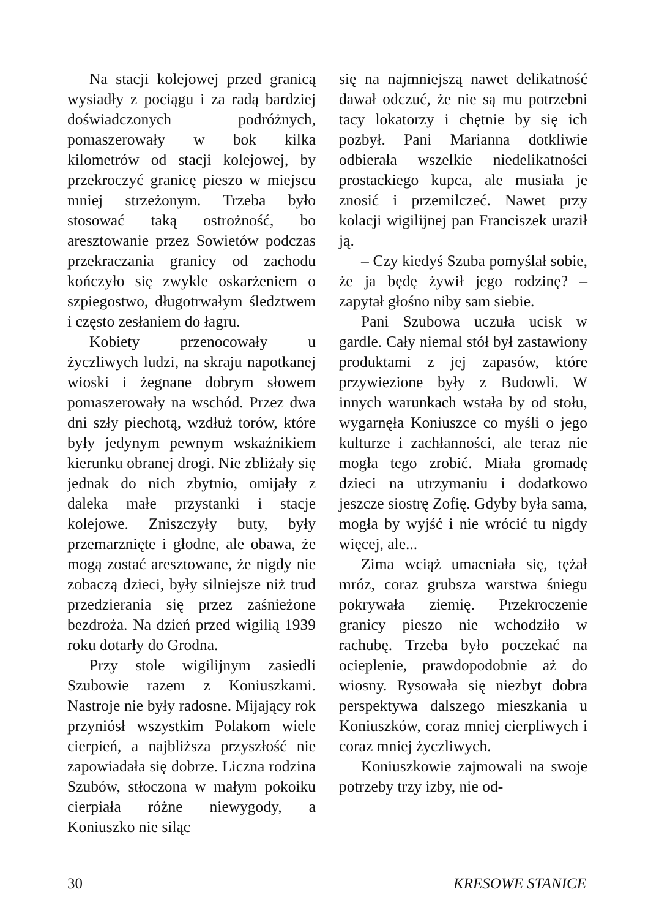Na stacji kolejowej przed granicą wysiadły z pociągu i za radą bardziej doświadczonych podróżnych, pomaszerowały w bok kilka kilometrów od stacji kolejowej, by przekroczyć granicę pieszo w miejscu mniej strzeżonym. Trzeba było stosować taką ostrożność, bo aresztowanie przez Sowietów podczas przekraczania granicy od zachodu kończyło się zwykle oskarżeniem o szpiegostwo, długotrwałym śledztwem i często zesłaniem do łagru.
Kobiety przenocowały u życzliwych ludzi, na skraju napotkanej wioski i żegnane dobrym słowem pomaszerowały na wschód. Przez dwa dni szły piechotą, wzdłuż torów, które były jedynym pewnym wskaźnikiem kierunku obranej drogi. Nie zbliżały się jednak do nich zbytnio, omijały z daleka małe przystanki i stacje kolejowe. Zniszczyły buty, były przemarznięte i głodne, ale obawa, że mogą zostać aresztowane, że nigdy nie zobaczą dzieci, były silniejsze niż trud przedzierania się przez zaśnieżone bezdroża. Na dzień przed wigilią 1939 roku dotarły do Grodna.
Przy stole wigilijnym zasiedli Szubowie razem z Koniuszkami. Nastroje nie były radosne. Mijający rok przyniósł wszystkim Polakom wiele cierpień, a najbliższa przyszłość nie zapowiadała się dobrze. Liczna rodzina Szubów, stłoczona w małym pokoiku cierpiała różne niewygody, a Koniuszko nie siląc
się na najmniejszą nawet delikatność dawał odczuć, że nie są mu potrzebni tacy lokatorzy i chętnie by się ich pozbył. Pani Marianna dotkliwie odbierała wszelkie niedelikatności prostackiego kupca, ale musiała je znosić i przemilczeć. Nawet przy kolacji wigilijnej pan Franciszek uraził ją.
– Czy kiedyś Szuba pomyślał sobie, że ja będę żywił jego rodzinę? – zapytał głośno niby sam siebie.
Pani Szubowa uczuła ucisk w gardle. Cały niemal stół był zastawiony produktami z jej zapasów, które przywiezione były z Budowli. W innych warunkach wstała by od stołu, wygarnęła Koniuszce co myśli o jego kulturze i zachłanności, ale teraz nie mogła tego zrobić. Miała gromadę dzieci na utrzymaniu i dodatkowo jeszcze siostrę Zofię. Gdyby była sama, mogła by wyjść i nie wrócić tu nigdy więcej, ale...
Zima wciąż umacniała się, tężał mróz, coraz grubsza warstwa śniegu pokrywała ziemię. Przekroczenie granicy pieszo nie wchodziło w rachubę. Trzeba było poczekać na ocieplenie, prawdopodobnie aż do wiosny. Rysowała się niezbyt dobra perspektywa dalszego mieszkania u Koniuszków, coraz mniej cierpliwych i coraz mniej życzliwych.
Koniuszkowie zajmowali na swoje potrzeby trzy izby, nie od-
30 KRESOWE STANICE